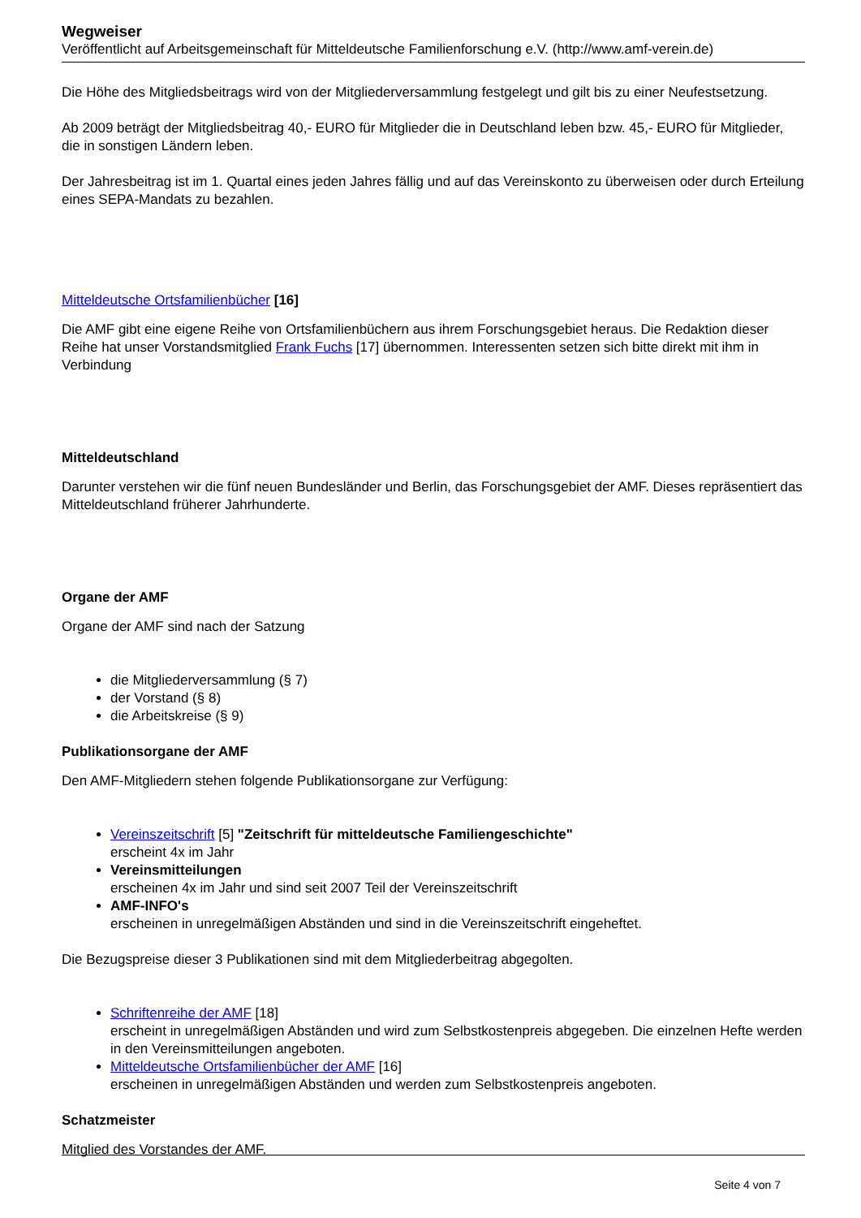Wegweiser
Veröffentlicht auf Arbeitsgemeinschaft für Mitteldeutsche Familienforschung e.V. (http://www.amf-verein.de)
Die Höhe des Mitgliedsbeitrags wird von der Mitgliederversammlung festgelegt und gilt bis zu einer Neufestsetzung.
Ab 2009 beträgt der Mitgliedsbeitrag 40,- EURO für Mitglieder die in Deutschland leben bzw. 45,- EURO für Mitglieder, die in sonstigen Ländern leben.
Der Jahresbeitrag ist im 1. Quartal eines jeden Jahres fällig und auf das Vereinskonto zu überweisen oder durch Erteilung eines SEPA-Mandats zu bezahlen.
Mitteldeutsche Ortsfamilienbücher [16]
Die AMF gibt eine eigene Reihe von Ortsfamilienbüchern aus ihrem Forschungsgebiet heraus. Die Redaktion dieser Reihe hat unser Vorstandsmitglied Frank Fuchs [17] übernommen. Interessenten setzen sich bitte direkt mit ihm in Verbindung
Mitteldeutschland
Darunter verstehen wir die fünf neuen Bundesländer und Berlin, das Forschungsgebiet der AMF. Dieses repräsentiert das Mitteldeutschland früherer Jahrhunderte.
Organe der AMF
Organe der AMF sind nach der Satzung
die Mitgliederversammlung (§ 7)
der Vorstand (§ 8)
die Arbeitskreise (§ 9)
Publikationsorgane der AMF
Den AMF-Mitgliedern stehen folgende Publikationsorgane zur Verfügung:
Vereinszeitschrift [5] "Zeitschrift für mitteldeutsche Familiengeschichte"
erscheint 4x im Jahr
Vereinsmitteilungen
erscheinen 4x im Jahr und sind seit 2007 Teil der Vereinszeitschrift
AMF-INFO's
erscheinen in unregelmäßigen Abständen und sind in die Vereinszeitschrift eingeheftet.
Die Bezugspreise dieser 3 Publikationen sind mit dem Mitgliederbeitrag abgegolten.
Schriftenreihe der AMF [18]
erscheint in unregelmäßigen Abständen und wird zum Selbstkostenpreis abgegeben. Die einzelnen Hefte werden in den Vereinsmitteilungen angeboten.
Mitteldeutsche Ortsfamilienbücher der AMF [16]
erscheinen in unregelmäßigen Abständen und werden zum Selbstkostenpreis angeboten.
Schatzmeister
Mitglied des Vorstandes der AMF.
Seite 4 von 7